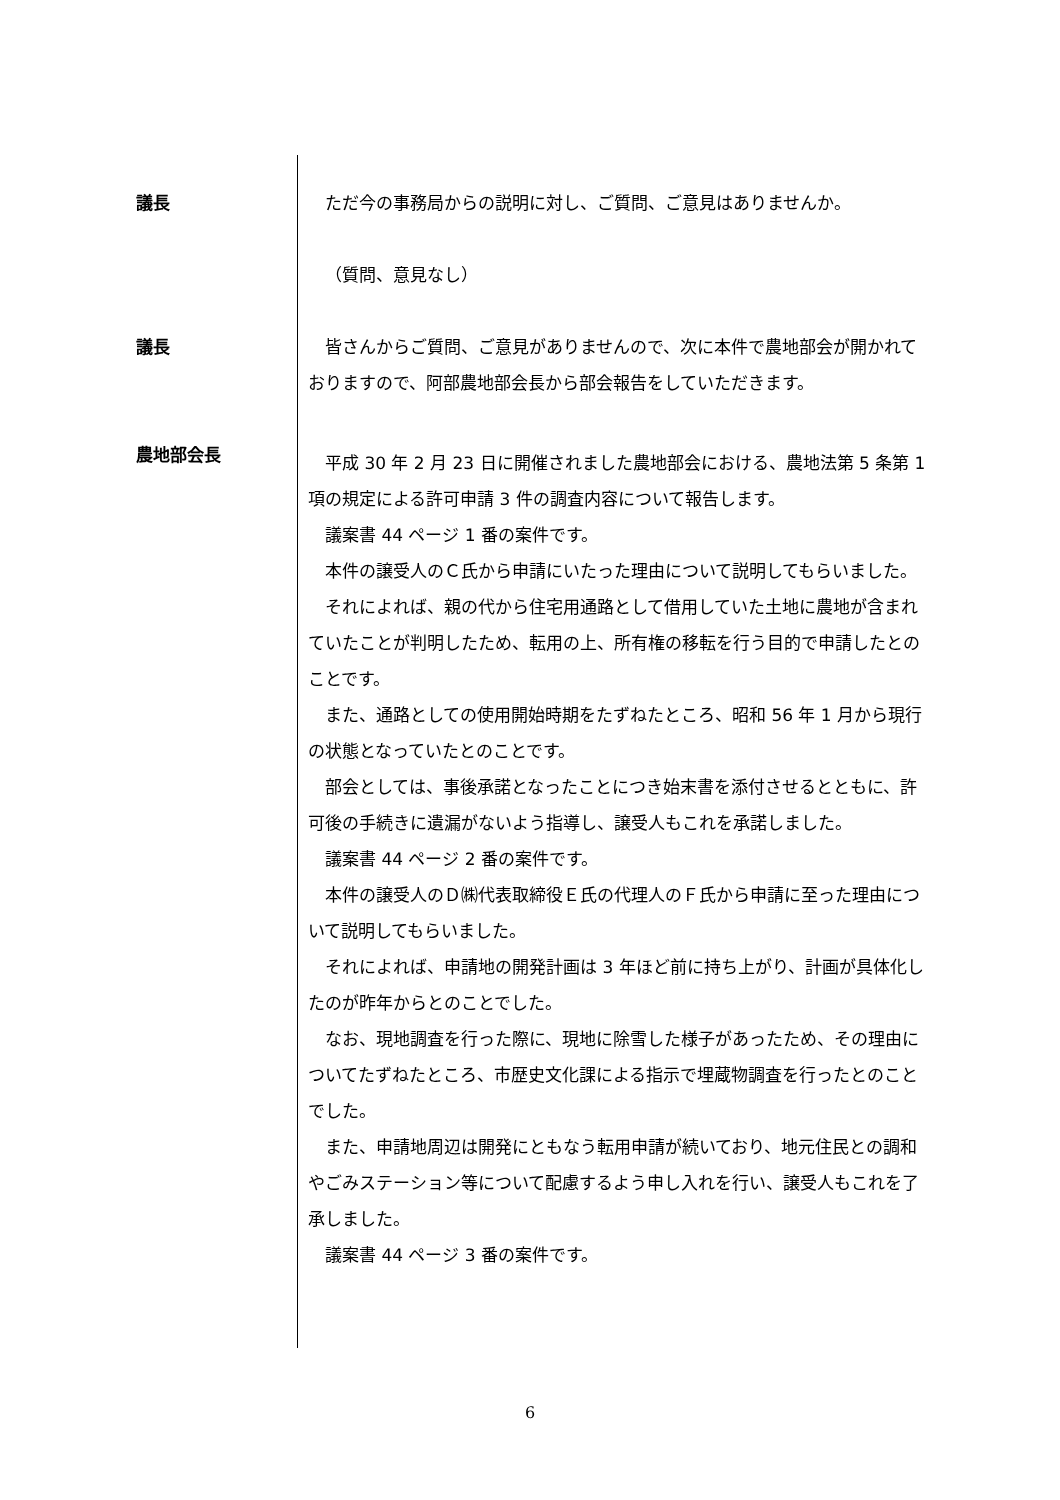議長 ただ今の事務局からの説明に対し、ご質問、ご意見はありませんか。
（質問、意見なし）
議長 皆さんからご質問、ご意見がありませんので、次に本件で農地部会が開かれておりますので、阿部農地部会長から部会報告をしていただきます。
農地部会長
平成 30 年 2 月 23 日に開催されました農地部会における、農地法第 5 条第 1 項の規定による許可申請 3 件の調査内容について報告します。
議案書 44 ページ 1 番の案件です。
本件の譲受人のＣ氏から申請にいたった理由について説明してもらいました。
それによれば、親の代から住宅用通路として借用していた土地に農地が含まれていたことが判明したため、転用の上、所有権の移転を行う目的で申請したとのことです。
また、通路としての使用開始時期をたずねたところ、昭和 56 年 1 月から現行の状態となっていたとのことです。
部会としては、事後承諾となったことにつき始末書を添付させるとともに、許可後の手続きに遺漏がないよう指導し、譲受人もこれを承諾しました。
議案書 44 ページ 2 番の案件です。
本件の譲受人のＤ㈱代表取締役Ｅ氏の代理人のＦ氏から申請に至った理由について説明してもらいました。
それによれば、申請地の開発計画は 3 年ほど前に持ち上がり、計画が具体化したのが昨年からとのことでした。
なお、現地調査を行った際に、現地に除雪した様子があったため、その理由についてたずねたところ、市歴史文化課による指示で埋蔵物調査を行ったとのことでした。
また、申請地周辺は開発にともなう転用申請が続いており、地元住民との調和やごみステーション等について配慮するよう申し入れを行い、譲受人もこれを了承しました。
議案書 44 ページ 3 番の案件です。
6